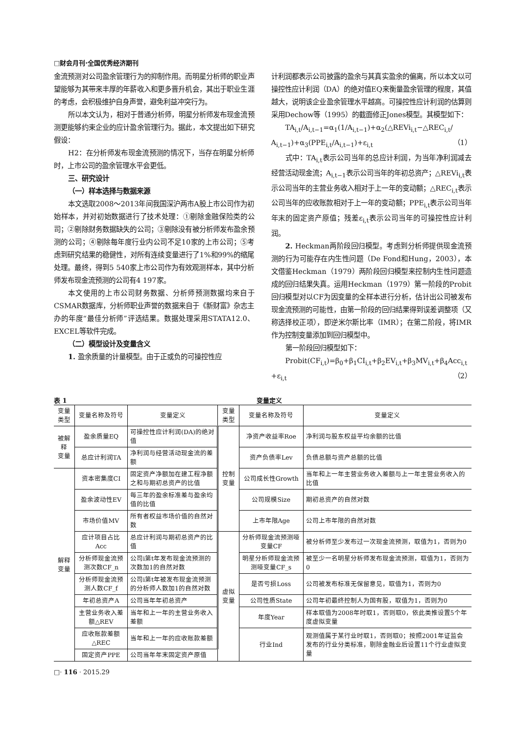□财会月刊·全国优秀经济期刊
金流预测对公司盈余管理行为的抑制作用。而明星分析师的职业声望能够为其带来丰厚的年薪收入和更多晋升机会，其出于职业生涯的考虑，会积极维护自身声誉，避免利益冲突行为。
所以本文认为，相对于普通分析师，明星分析师发布现金流预测更能够约束企业的应计盈余管理行为。据此，本文提出如下研究假设：
H2：在分析师发布现金流预测的情况下，当存在明星分析师时，上市公司的盈余管理水平会更低。
三、研究设计
（一）样本选择与数据来源
本文选取2008～2013年间我国深沪两市A股上市公司作为初始样本，并对初始数据进行了技术处理：①剔除金融保险类的公司；②剔除财务数据缺失的公司；③剔除没有被分析师发布盈余预测的公司；④剔除每年度行业内公司不足10家的上市公司；⑤考虑到研究结果的稳健性，对所有连续变量进行了1%和99%的缩尾处理。最终，得到5 540家上市公司作为有效观测样本，其中分析师发布现金流预测的公司有4 197家。
本文使用的上市公司财务数据、分析师预测数据均来自于CSMAR数据库，分析师职业声誉的数据来自于《新财富》杂志主办的年度“最佳分析师”评选结果。数据处理采用STATA12.0、EXCEL等软件完成。
（二）模型设计及变量含义
1. 盈余质量的计量模型。由于正或负的可操控性应
计利润都表示公司披露的盈余与其真实盈余的偏离，所以本文以可操控性应计利润（DA）的绝对值EQ来衡量盈余管理的程度，其值越大，说明该企业盈余管理水平越高。可操控性应计利润的估算则采用Dechow等（1995）的截面修正Jones模型。其模型如下：
TA<sub>i,t</sub>/A<sub>i,t−1</sub>=α<sub>1</sub>(1/A<sub>i,t−1</sub>)+α<sub>2</sub>(△REVi<sub>i,t</sub>−△REC<sub>i,t</sub>/
A<sub>i,t−1</sub>)+α<sub>3</sub>(PPE<sub>i,t</sub>/A<sub>i,t−1</sub>)+ε<sub>i,t</sub> （1）
式中：TA<sub>i,t</sub>表示公司当年的总应计利润，为当年净利润减去经营活动现金流；A<sub>i,t−1</sub>表示公司当年的年初总资产；△REVi<sub>i,t</sub>表示公司当年的主营业务收入相对于上一年的变动额；△REC<sub>i,t</sub>表示公司当年的应收账款相对于上一年的变动额；PPE<sub>i,t</sub>表示公司当年年末的固定资产原值；残差ε<sub>i,t</sub>表示公司当年的可操控性应计利润。
2. Heckman两阶段回归模型。考虑到分析师提供现金流预测的行为可能存在内生性问题（De Fond和Hung，2003），本文借鉴Heckman（1979）两阶段回归模型来控制内生性问题造成的回归结果失真。运用Heckman（1979）第一阶段的Probit回归模型对以CF为因变量的全样本进行分析，估计出公司被发布现金流预测的可能性，由第一阶段的回归结果得到误差调整项（又称选择校正项），即逆米尔斯比率（IMR）；在第二阶段，将IMR作为控制变量添加到回归模型中。
第一阶段回归模型如下：
Probit(CF<sub>i,t</sub>)=β<sub>0</sub>+β<sub>1</sub>CI<sub>i,t</sub>+β<sub>2</sub>EV<sub>i,t</sub>+β<sub>3</sub>MV<sub>i,t</sub>+β<sub>4</sub>Acc<sub>i,t</sub>
+ε<sub>i,t</sub> （2）
表 1 变量定义
| 变量类型 | 变量名称及符号 | 变量定义 | 变量类型 | 变量名称及符号 | 变量定义 |
| --- | --- | --- | --- | --- | --- |
| 被解释 变量 | 盈余质量EQ | 可操控性应计利润(DA)的绝对值 | 控制 变量 | 净资产收益率Roe | 净利润与股东权益平均余额的比值 |
| | 总应计利润TA | 净利润与经营活动现金流的差额 | | 资产负债率Lev | 负债总额与资产总额的比值 |
| 解释 变量 | 资本密集度CI | 固定资产净额加在建工程净额之和与期初总资产的比值 | | 公司成长性Growth | 当年和上一年主营业务收入差额与上一年主营业务收入的比值 |
| | 盈余波动性EV | 每三年的盈余标准差与盈余均值的比值 | | 公司规模Size | 期初总资产的自然对数 |
| | 市场价值MV | 所有者权益市场价值的自然对数 | | 上市年限Age | 公司上市年限的自然对数 |
| | 应计项目占比Acc | 总应计利润与期初总资产的比值 | 虚拟 变量 | 分析师现金流预测哑变量CF | 被分析师至少发布过一次现金流预测，取值为1，否则为0 |
| | 分析师现金流预测次数CF_n | 公司i第t年发布现金流预测的次数加1的自然对数 | | 明星分析师现金流预测哑变量CF_s | 被至少一名明星分析师发布现金流预测，取值为1，否则为0 |
| | 分析师现金流预测人数CF_f | 公司i第t年被发布现金流预测的分析师人数加1的自然对数 | | 是否亏损Loss | 公司被发布标准无保留意见，取值为1，否则为0 |
| | 年初总资产A | 公司当年年初总资产 | | 公司性质State | 公司年初最终控制人为国有股，取值为1，否则为0 |
| | 主营业务收入差额△REV | 当年和上一年的主营业务收入差额 | | 年度Year | 样本取值为2008年时取1，否则取0，依此类推设置5个年度虚拟变量 |
| | 应收账款差额△REC | 当年和上一年的应收账款差额 | | 行业Ind | 观测值属于某行业时取1，否则取0；按照2001年证监会发布的行业分类标准，剔除金融业后设置11个行业虚拟变量 |
| | 固定资产PPE | 公司当年年末固定资产原值 | | | |
□· 116 · 2015.29